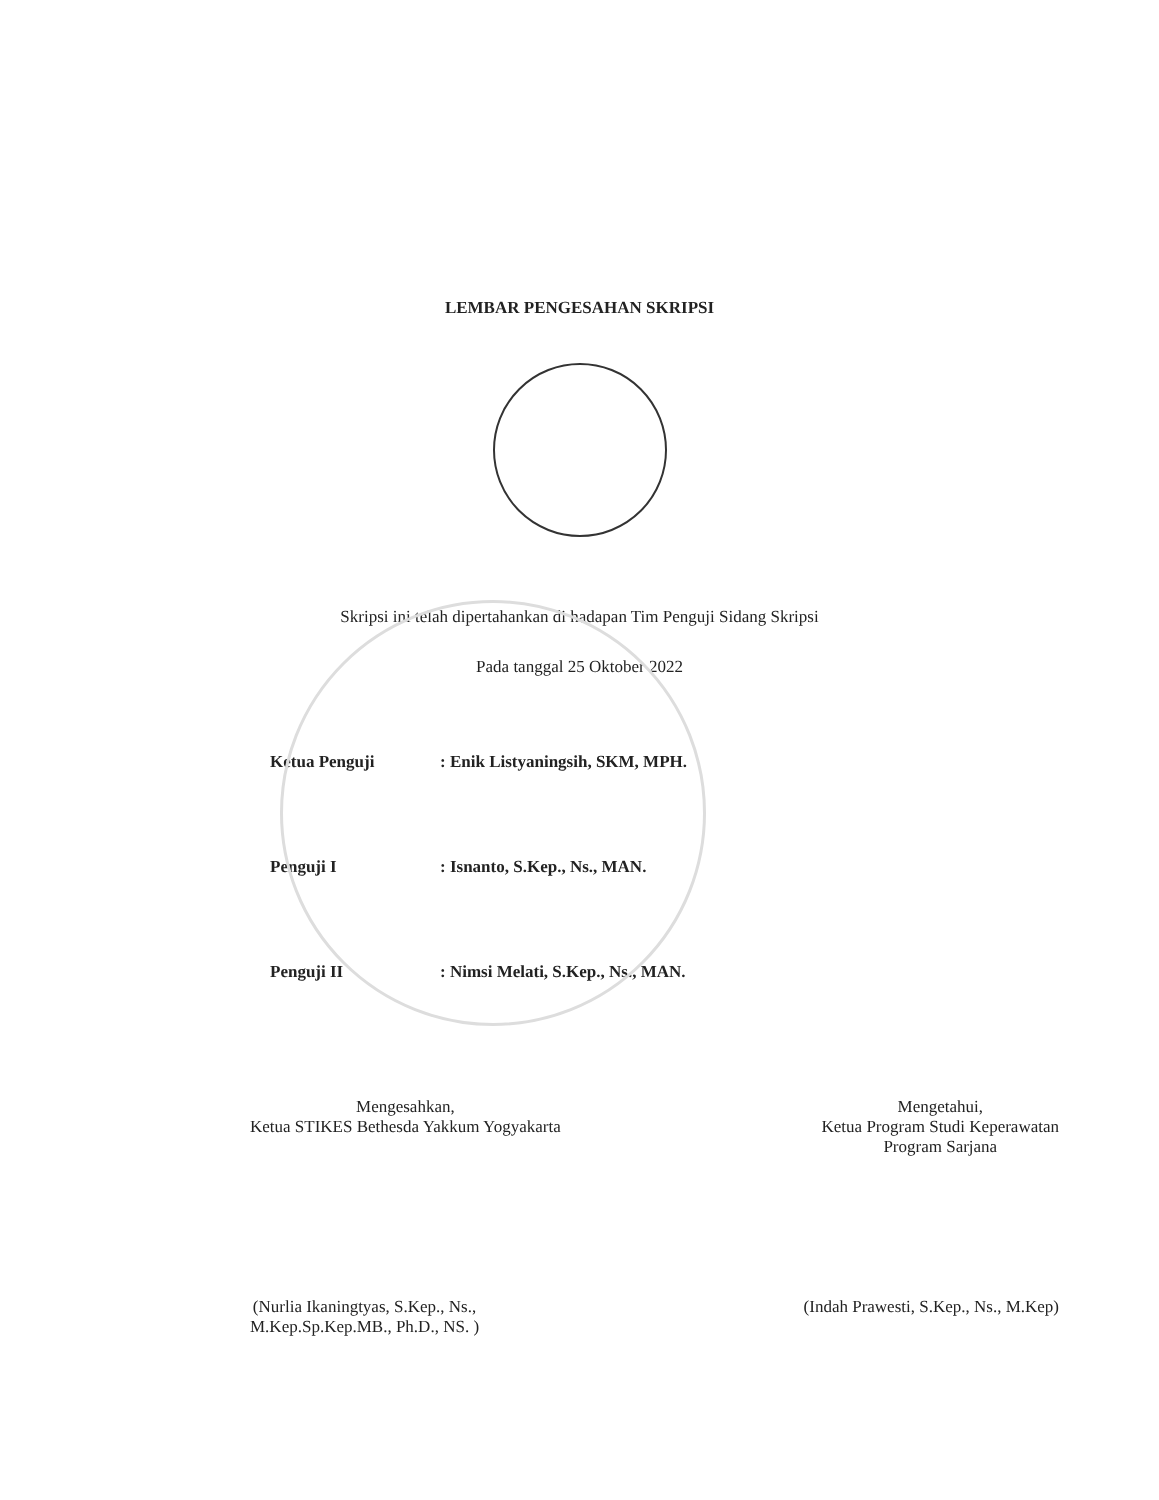LEMBAR PENGESAHAN SKRIPSI
Skripsi ini telah dipertahankan di hadapan Tim Penguji Sidang Skripsi
Pada tanggal 25 Oktober 2022
Ketua Penguji: Enik Listyaningsih, SKM, MPH.
Penguji I: Isnanto, S.Kep., Ns., MAN.
Penguji II: Nimsi Melati, S.Kep., Ns., MAN.
Mengesahkan,
Ketua STIKES Bethesda Yakkum Yogyakarta
Mengetahui,
Ketua Program Studi Keperawatan
Program Sarjana
(Nurlia Ikaningtyas, S.Kep., Ns.,
M.Kep.Sp.Kep.MB., Ph.D., NS. )
(Indah Prawesti, S.Kep., Ns., M.Kep)